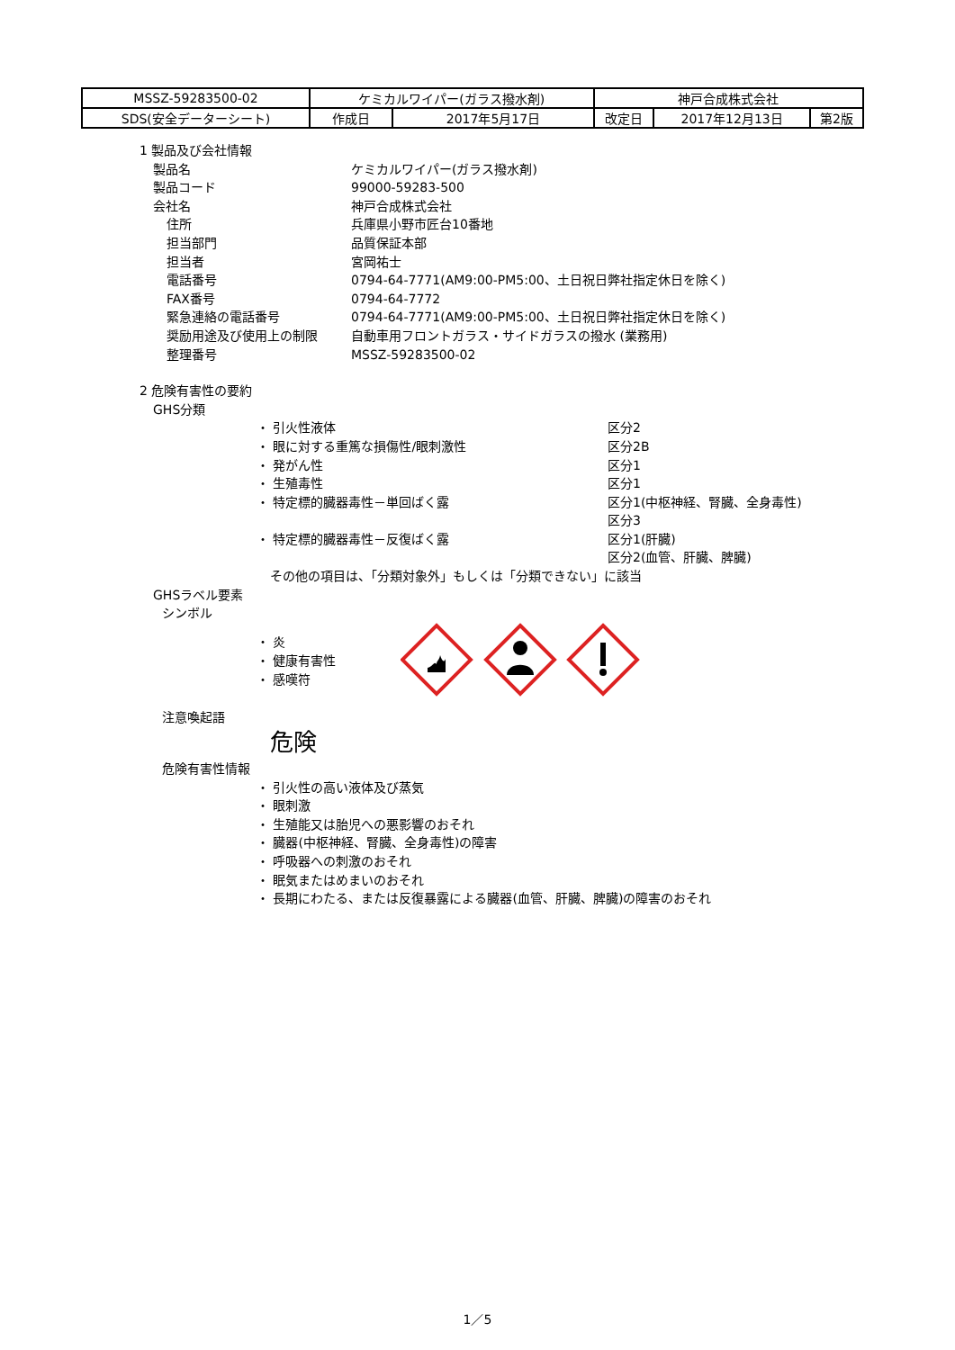| MSSZ-59283500-02 | ケミカルワイパー(ガラス撥水剤) | | 神戸合成株式会社 | | |
| SDS(安全データーシート) | 作成日 | 2017年5月17日 | 改定日 | 2017年12月13日 | 第2版 |
1 製品及び会社情報
製品名 ケミカルワイパー(ガラス撥水剤)
製品コード 99000-59283-500
会社名 神戸合成株式会社
住所 兵庫県小野市匠台10番地
担当部門 品質保証本部
担当者 宮岡祐士
電話番号 0794-64-7771(AM9:00-PM5:00、土日祝日弊社指定休日を除く)
FAX番号 0794-64-7772
緊急連絡の電話番号 0794-64-7771(AM9:00-PM5:00、土日祝日弊社指定休日を除く)
奨励用途及び使用上の制限 自動車用フロントガラス・サイドガラスの撥水 (業務用)
整理番号 MSSZ-59283500-02
2 危険有害性の要約
GHS分類
・ 引火性液体 区分2
・ 眼に対する重篤な損傷性/眼刺激性 区分2B
・ 発がん性 区分1
・ 生殖毒性 区分1
・ 特定標的臓器毒性－単回ばく露 区分1(中枢神経、腎臓、全身毒性)
区分3
・ 特定標的臓器毒性－反復ばく露 区分1(肝臓)
区分2(血管、肝臓、脾臓)
その他の項目は、「分類対象外」もしくは「分類できない」に該当
GHSラベル要素
シンボル
・ 炎
・ 健康有害性
・ 感嘆符
注意喚起語
危険
危険有害性情報
・ 引火性の高い液体及び蒸気
・ 眼刺激
・ 生殖能又は胎児への悪影響のおそれ
・ 臓器(中枢神経、腎臓、全身毒性)の障害
・ 呼吸器への刺激のおそれ
・ 眠気またはめまいのおそれ
・ 長期にわたる、または反復暴露による臓器(血管、肝臓、脾臓)の障害のおそれ
1／5